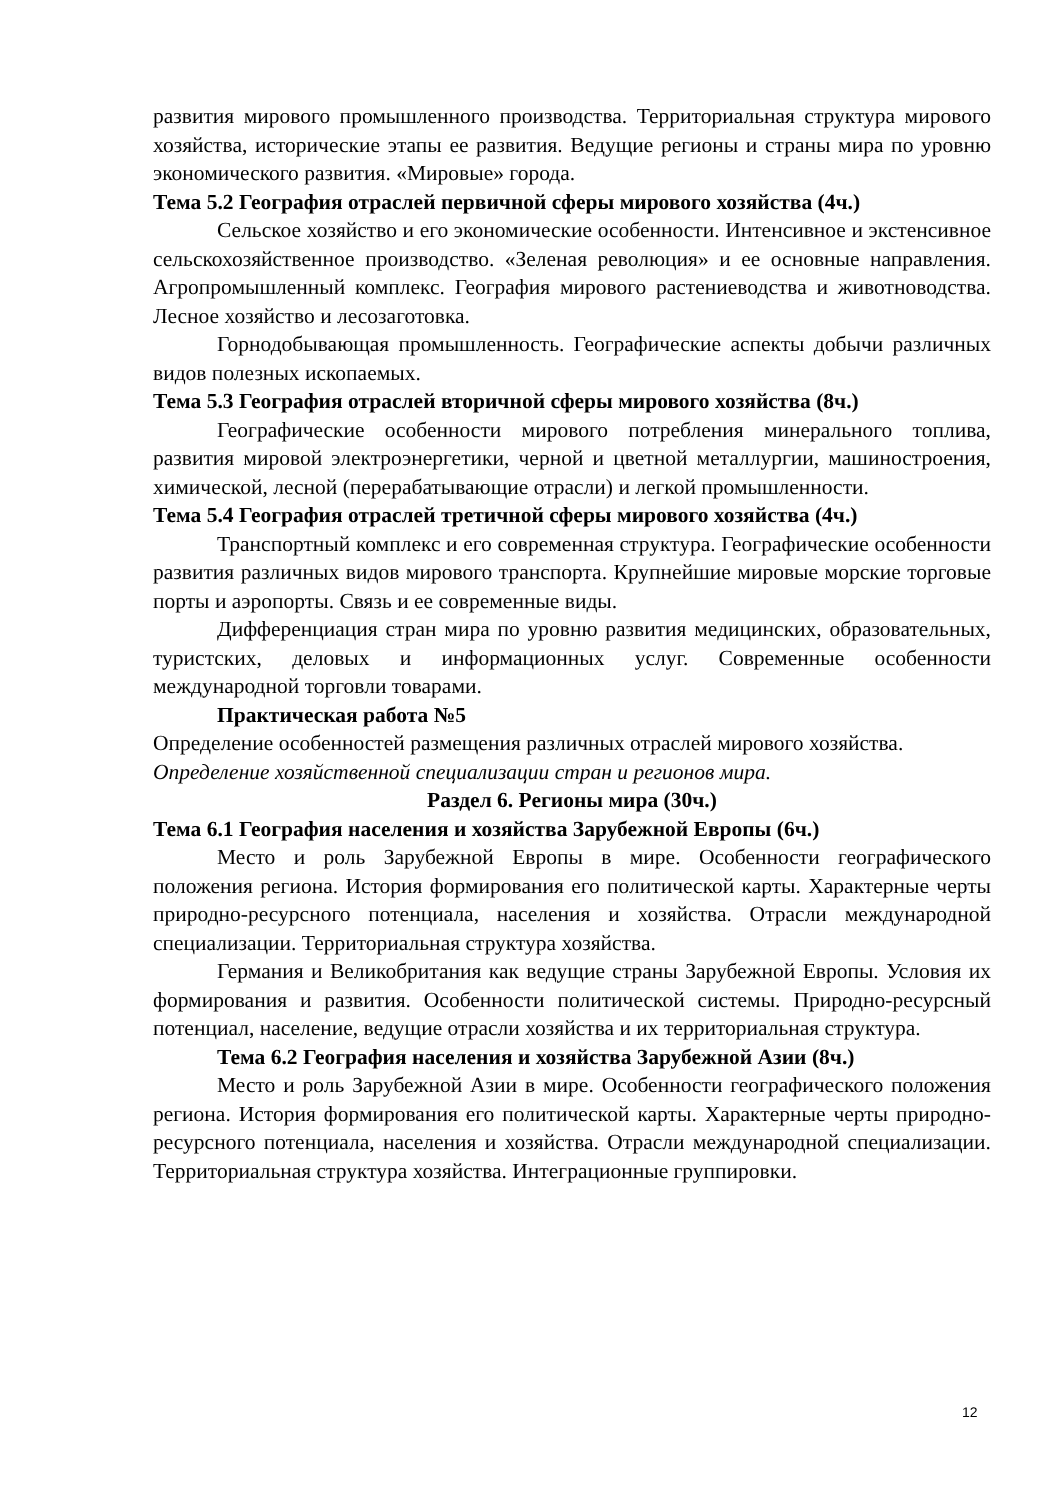развития мирового промышленного производства. Территориальная структура мирового хозяйства, исторические этапы ее развития. Ведущие регионы и страны мира по уровню экономического развития. «Мировые» города.
Тема 5.2 География отраслей первичной сферы мирового хозяйства (4ч.)
Сельское хозяйство и его экономические особенности. Интенсивное и экстенсивное сельскохозяйственное производство. «Зеленая революция» и ее основные направления. Агропромышленный комплекс. География мирового растениеводства и животноводства. Лесное хозяйство и лесозаготовка.
Горнодобывающая промышленность. Географические аспекты добычи различных видов полезных ископаемых.
Тема 5.3 География отраслей вторичной сферы мирового хозяйства (8ч.)
Географические особенности мирового потребления минерального топлива, развития мировой электроэнергетики, черной и цветной металлургии, машиностроения, химической, лесной (перерабатывающие отрасли) и легкой промышленности.
Тема 5.4 География отраслей третичной сферы мирового хозяйства (4ч.)
Транспортный комплекс и его современная структура. Географические особенности развития различных видов мирового транспорта. Крупнейшие мировые морские торговые порты и аэропорты. Связь и ее современные виды.
Дифференциация стран мира по уровню развития медицинских, образовательных, туристских, деловых и информационных услуг. Современные особенности международной торговли товарами.
Практическая работа №5
Определение особенностей размещения различных отраслей мирового хозяйства. Определение хозяйственной специализации стран и регионов мира.
Раздел 6. Регионы мира (30ч.)
Тема 6.1 География населения и хозяйства Зарубежной Европы (6ч.)
Место и роль Зарубежной Европы в мире. Особенности географического положения региона. История формирования его политической карты. Характерные черты природно-ресурсного потенциала, населения и хозяйства. Отрасли международной специализации. Территориальная структура хозяйства.
Германия и Великобритания как ведущие страны Зарубежной Европы. Условия их формирования и развития. Особенности политической системы. Природно-ресурсный потенциал, население, ведущие отрасли хозяйства и их территориальная структура.
Тема 6.2 География населения и хозяйства Зарубежной Азии (8ч.)
Место и роль Зарубежной Азии в мире. Особенности географического положения региона. История формирования его политической карты. Характерные черты природно-ресурсного потенциала, населения и хозяйства. Отрасли международной специализации. Территориальная структура хозяйства. Интеграционные группировки.
12